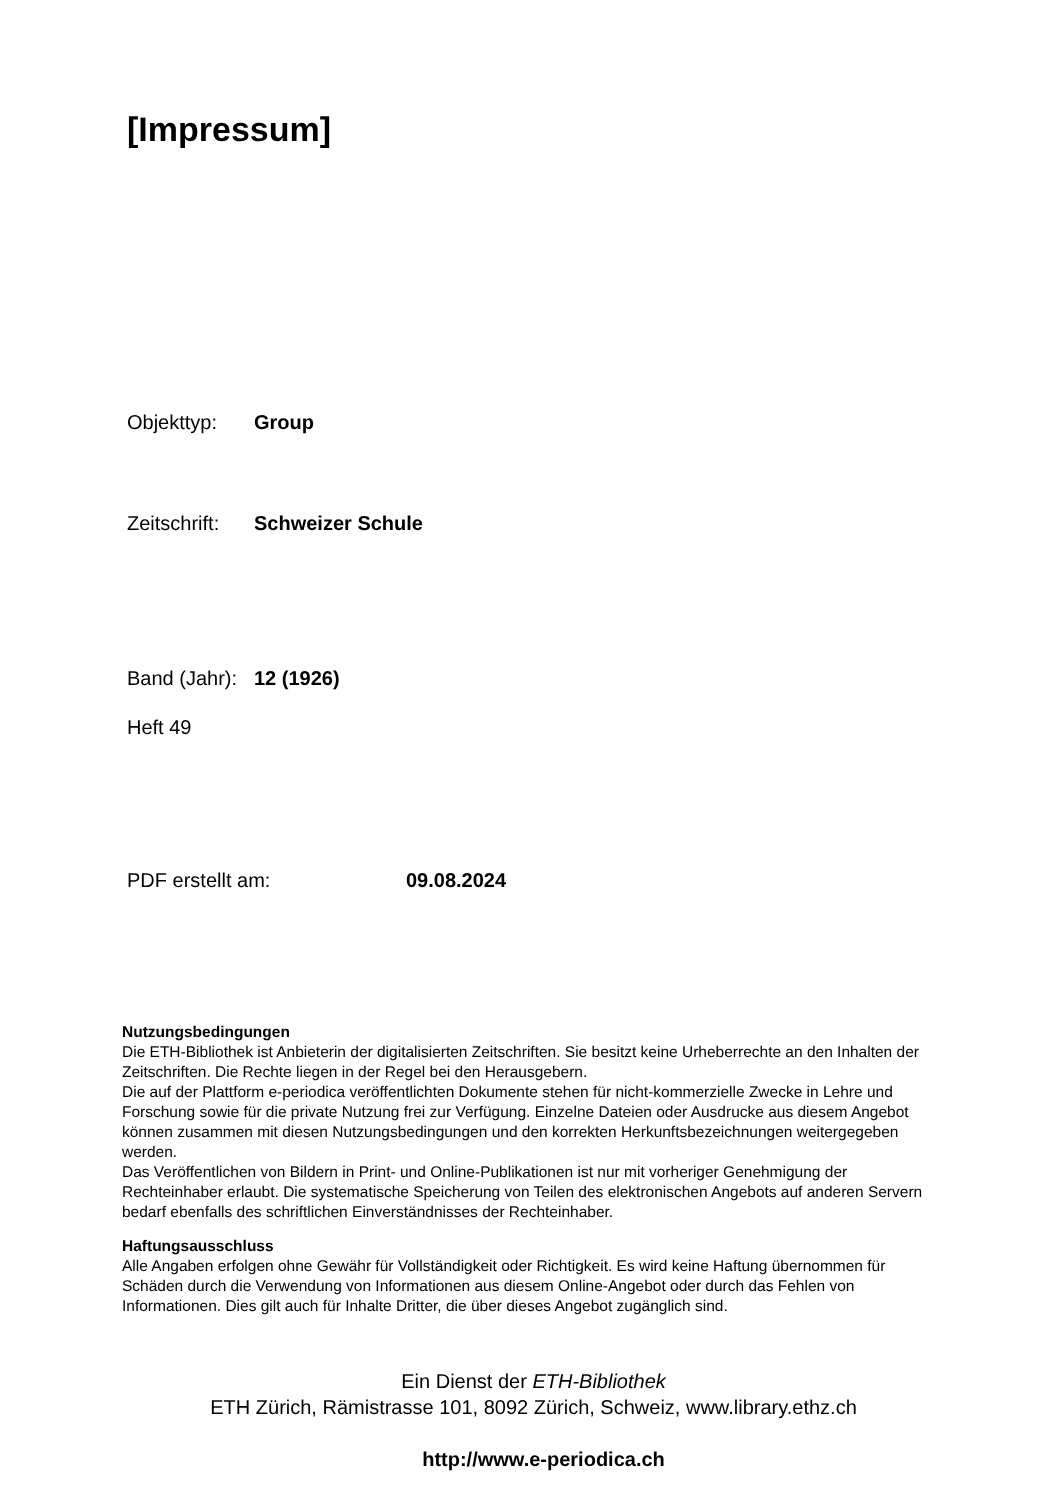[Impressum]
Objekttyp: Group
Zeitschrift: Schweizer Schule
Band (Jahr): 12 (1926)
Heft 49
PDF erstellt am: 09.08.2024
Nutzungsbedingungen
Die ETH-Bibliothek ist Anbieterin der digitalisierten Zeitschriften. Sie besitzt keine Urheberrechte an den Inhalten der Zeitschriften. Die Rechte liegen in der Regel bei den Herausgebern.
Die auf der Plattform e-periodica veröffentlichten Dokumente stehen für nicht-kommerzielle Zwecke in Lehre und Forschung sowie für die private Nutzung frei zur Verfügung. Einzelne Dateien oder Ausdrucke aus diesem Angebot können zusammen mit diesen Nutzungsbedingungen und den korrekten Herkunftsbezeichnungen weitergegeben werden.
Das Veröffentlichen von Bildern in Print- und Online-Publikationen ist nur mit vorheriger Genehmigung der Rechteinhaber erlaubt. Die systematische Speicherung von Teilen des elektronischen Angebots auf anderen Servern bedarf ebenfalls des schriftlichen Einverständnisses der Rechteinhaber.
Haftungsausschluss
Alle Angaben erfolgen ohne Gewähr für Vollständigkeit oder Richtigkeit. Es wird keine Haftung übernommen für Schäden durch die Verwendung von Informationen aus diesem Online-Angebot oder durch das Fehlen von Informationen. Dies gilt auch für Inhalte Dritter, die über dieses Angebot zugänglich sind.
Ein Dienst der ETH-Bibliothek
ETH Zürich, Rämistrasse 101, 8092 Zürich, Schweiz, www.library.ethz.ch
http://www.e-periodica.ch